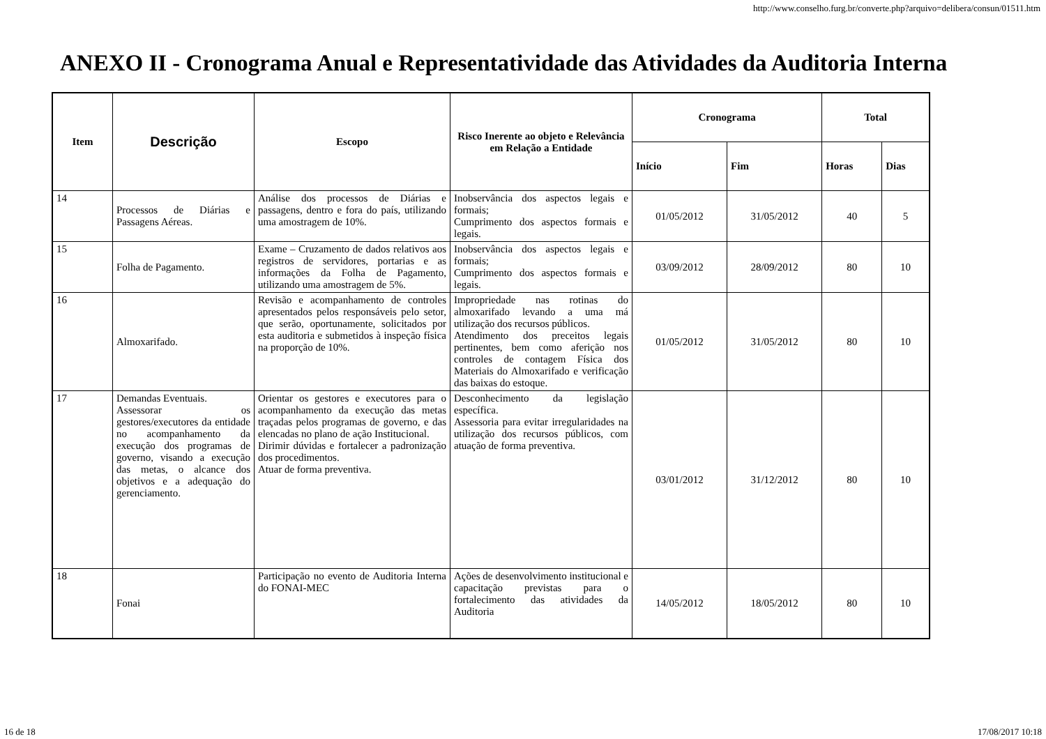http://www.conselho.furg.br/converte.php?arquivo=delibera/consun/01511.htm
ANEXO II - Cronograma Anual e Representatividade das Atividades da Auditoria Interna
| Item | Descrição | Escopo | Risco Inerente ao objeto e Relevância em Relação a Entidade | Cronograma | | Total | |
| --- | --- | --- | --- | --- | --- | --- | --- |
| | | | | Início | Fim | Horas | Dias |
| 14 | Processos de Diárias e Passagens Aéreas. | Análise dos processos de Diárias e passagens, dentro e fora do país, utilizando uma amostragem de 10%. | Inobservância dos aspectos legais e formais; Cumprimento dos aspectos formais e legais. | 01/05/2012 | 31/05/2012 | 40 | 5 |
| 15 | Folha de Pagamento. | Exame – Cruzamento de dados relativos aos registros de servidores, portarias e as informações da Folha de Pagamento, utilizando uma amostragem de 5%. | Inobservância dos aspectos legais e formais; Cumprimento dos aspectos formais e legais. | 03/09/2012 | 28/09/2012 | 80 | 10 |
| 16 | Almoxarifado. | Revisão e acompanhamento de controles apresentados pelos responsáveis pelo setor, que serão, oportunamente, solicitados por esta auditoria e submetidos à inspeção física na proporção de 10%. | Impropriedade nas rotinas do almoxarifado levando a uma má utilização dos recursos públicos. Atendimento dos preceitos legais pertinentes, bem como aferição nos controles de contagem Física dos Materiais do Almoxarifado e verificação das baixas do estoque. | 01/05/2012 | 31/05/2012 | 80 | 10 |
| 17 | Demandas Eventuais. Assessorar os gestores/executores da entidade no acompanhamento da execução dos programas de governo, visando a execução das metas, o alcance dos objetivos e a adequação do gerenciamento. | Orientar os gestores e executores para o acompanhamento da execução das metas traçadas pelos programas de governo, e das elencadas no plano de ação Institucional. Dirimir dúvidas e fortalecer a padronização dos procedimentos. Atuar de forma preventiva. | Desconhecimento da legislação específica. Assessoria para evitar irregularidades na utilização dos recursos públicos, com atuação de forma preventiva. | 03/01/2012 | 31/12/2012 | 80 | 10 |
| 18 | Fonai | Participação no evento de Auditoria Interna do FONAI-MEC | Ações de desenvolvimento institucional e capacitação previstas para o fortalecimento das atividades da Auditoria | 14/05/2012 | 18/05/2012 | 80 | 10 |
16 de 18 17/08/2017 10:18